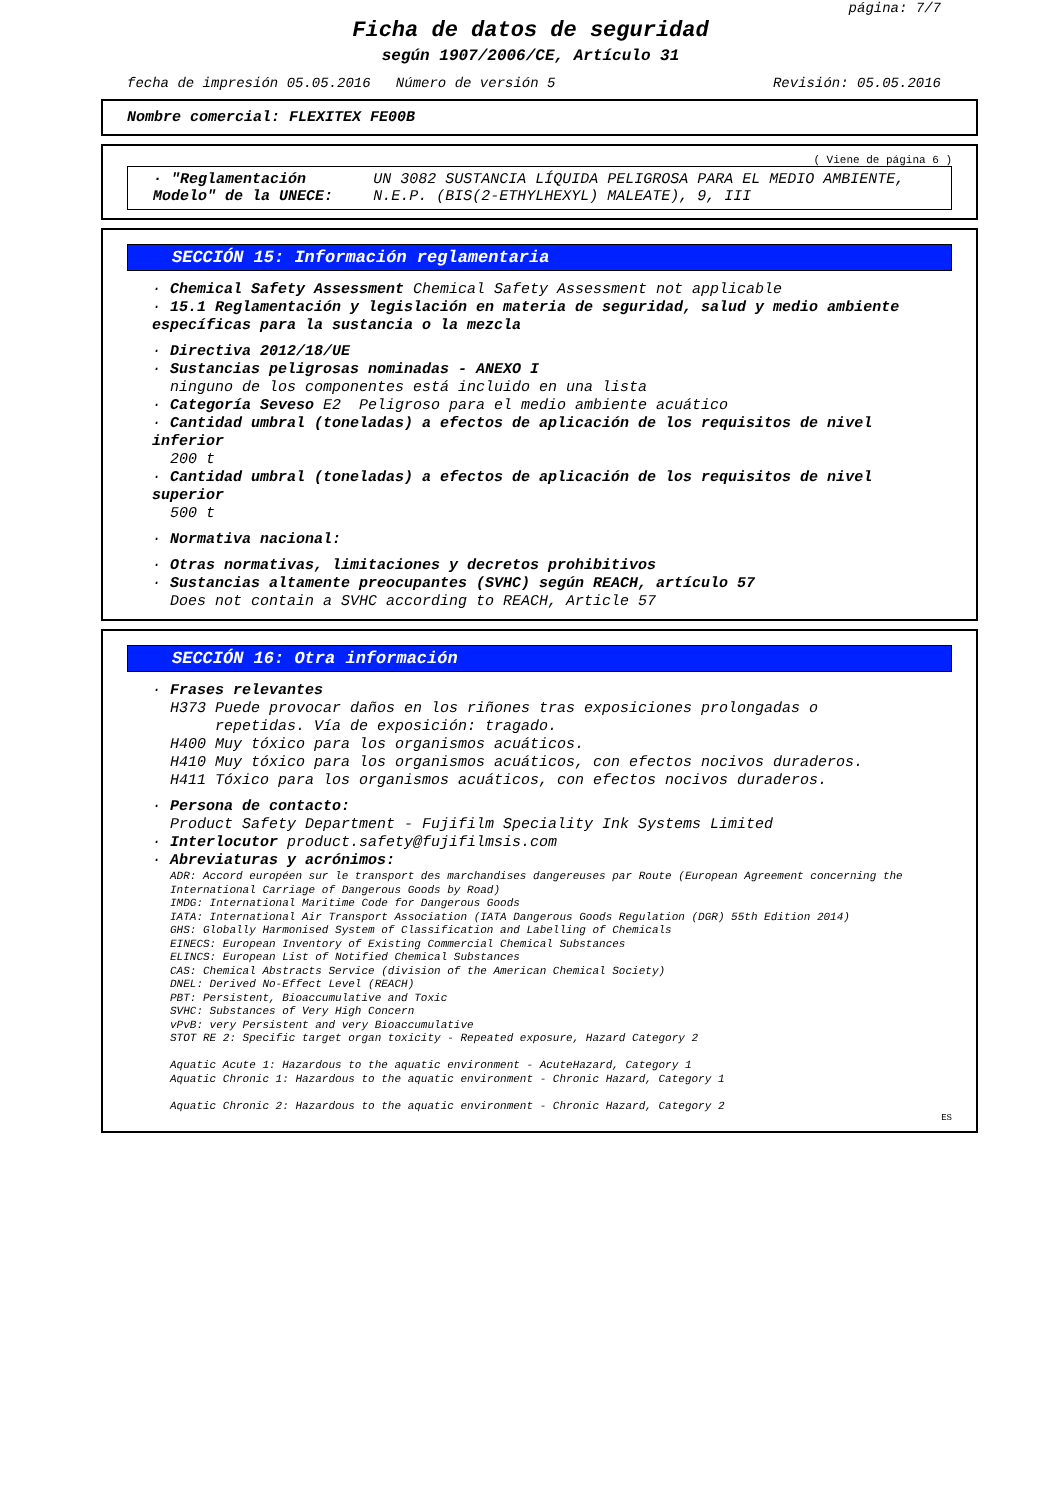página: 7/7
Ficha de datos de seguridad
según 1907/2006/CE, Artículo 31
fecha de impresión 05.05.2016 Número de versión 5 Revisión: 05.05.2016
Nombre comercial: FLEXITEX FE00B
( Viene de página 6 )
· "Reglamentación Modelo" de la UNECE: UN 3082 SUSTANCIA LÍQUIDA PELIGROSA PARA EL MEDIO AMBIENTE, N.E.P. (BIS(2-ETHYLHEXYL) MALEATE), 9, III
SECCIÓN 15: Información reglamentaria
· Chemical Safety Assessment Chemical Safety Assessment not applicable
· 15.1 Reglamentación y legislación en materia de seguridad, salud y medio ambiente específicas para la sustancia o la mezcla
· Directiva 2012/18/UE
· Sustancias peligrosas nominadas - ANEXO I
ninguno de los componentes está incluido en una lista
· Categoría Seveso E2 Peligroso para el medio ambiente acuático
· Cantidad umbral (toneladas) a efectos de aplicación de los requisitos de nivel inferior
200 t
· Cantidad umbral (toneladas) a efectos de aplicación de los requisitos de nivel superior
500 t
· Normativa nacional:
· Otras normativas, limitaciones y decretos prohibitivos
· Sustancias altamente preocupantes (SVHC) según REACH, artículo 57
Does not contain a SVHC according to REACH, Article 57
SECCIÓN 16: Otra información
· Frases relevantes
H373 Puede provocar daños en los riñones tras exposiciones prolongadas o
repetidas. Vía de exposición: tragado.
H400 Muy tóxico para los organismos acuáticos.
H410 Muy tóxico para los organismos acuáticos, con efectos nocivos duraderos.
H411 Tóxico para los organismos acuáticos, con efectos nocivos duraderos.
· Persona de contacto:
Product Safety Department - Fujifilm Speciality Ink Systems Limited
· Interlocutor product.safety@fujifilmsis.com
· Abreviaturas y acrónimos:
ADR: Accord européen sur le transport des marchandises dangereuses par Route (European Agreement concerning the International Carriage of Dangerous Goods by Road)
IMDG: International Maritime Code for Dangerous Goods
IATA: International Air Transport Association (IATA Dangerous Goods Regulation (DGR) 55th Edition 2014)
GHS: Globally Harmonised System of Classification and Labelling of Chemicals
EINECS: European Inventory of Existing Commercial Chemical Substances
ELINCS: European List of Notified Chemical Substances
CAS: Chemical Abstracts Service (division of the American Chemical Society)
DNEL: Derived No-Effect Level (REACH)
PBT: Persistent, Bioaccumulative and Toxic
SVHC: Substances of Very High Concern
vPvB: very Persistent and very Bioaccumulative
STOT RE 2: Specific target organ toxicity - Repeated exposure, Hazard Category 2
Aquatic Acute 1: Hazardous to the aquatic environment - AcuteHazard, Category 1
Aquatic Chronic 1: Hazardous to the aquatic environment - Chronic Hazard, Category 1
Aquatic Chronic 2: Hazardous to the aquatic environment - Chronic Hazard, Category 2
ES